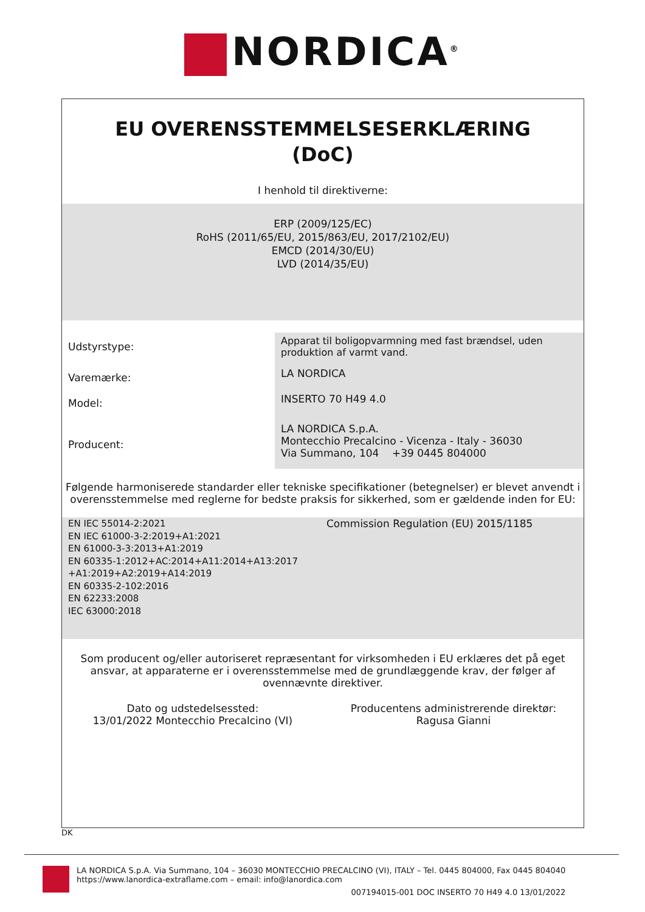NORDICA<sup>®</sup>
EU OVERENSSTEMMELSESERKLÆRING
(DoC)
I henhold til direktiverne:
ERP (2009/125/EC)
RoHS (2011/65/EU, 2015/863/EU, 2017/2102/EU)
EMCD (2014/30/EU)
LVD (2014/35/EU)
| Udstyrstype: | Apparat til boligopvarmning med fast brændsel, uden produktion af varmt vand. |
| Varemærke: | LA NORDICA |
| Model: | INSERTO 70 H49 4.0 |
| Producent: | LA NORDICA S.p.A. Montecchio Precalcino - Vicenza - Italy - 36030 Via Summano, 104 +39 0445 804000 |
Følgende harmoniserede standarder eller tekniske specifikationer (betegnelser) er blevet anvendt i overensstemmelse med reglerne for bedste praksis for sikkerhed, som er gældende inden for EU:
EN IEC 55014-2:2021
EN IEC 61000-3-2:2019+A1:2021
EN 61000-3-3:2013+A1:2019
EN 60335-1:2012+AC:2014+A11:2014+A13:2017
+A1:2019+A2:2019+A14:2019
EN 60335-2-102:2016
EN 62233:2008
IEC 63000:2018
Commission Regulation (EU) 2015/1185
Som producent og/eller autoriseret repræsentant for virksomheden i EU erklæres det på eget ansvar, at apparaterne er i overensstemmelse med de grundlæggende krav, der følger af ovennævnte direktiver.
Dato og udstedelsessted:
13/01/2022 Montecchio Precalcino (VI)
Producentens administrerende direktør:
Ragusa Gianni
DK
LA NORDICA S.p.A. Via Summano, 104 – 36030 MONTECCHIO PRECALCINO (VI), ITALY – Tel. 0445 804000, Fax 0445 804040
https://www.lanordica-extraflame.com – email: info@lanordica.com
007194015-001 DOC INSERTO 70 H49 4.0 13/01/2022